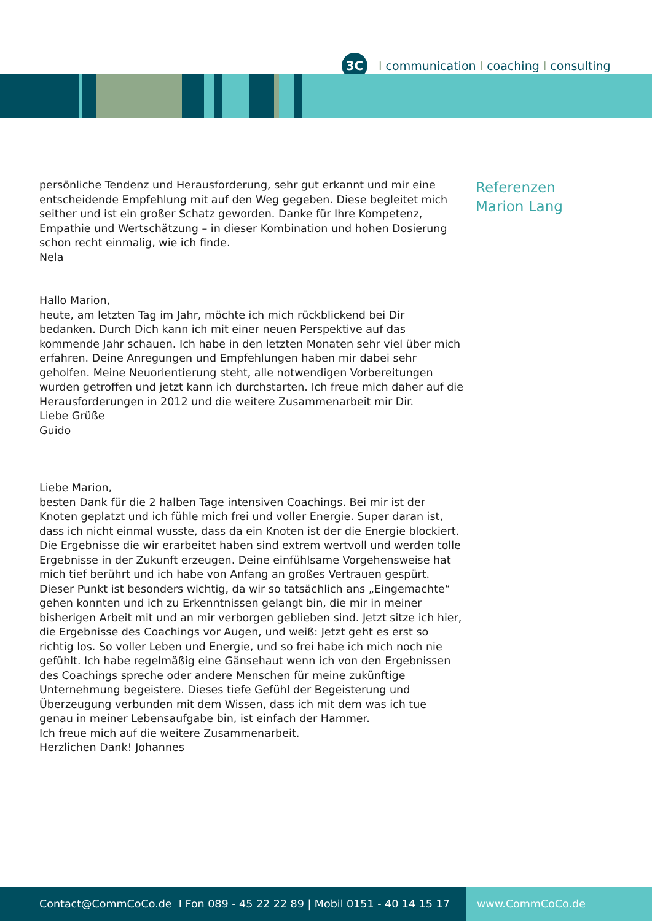3C
Icommunication I coaching I consulting
persönliche Tendenz und Herausforderung, sehr gut erkannt und mir eine entscheidende Empfehlung mit auf den Weg gegeben. Diese begleitet mich seither und ist ein großer Schatz geworden. Danke für Ihre Kompetenz, Empathie und Wertschätzung – in dieser Kombination und hohen Dosierung schon recht einmalig, wie ich finde.
Nela
Hallo Marion,
heute, am letzten Tag im Jahr, möchte ich mich rückblickend bei Dir bedanken. Durch Dich kann ich mit einer neuen Perspektive auf das kommende Jahr schauen. Ich habe in den letzten Monaten sehr viel über mich erfahren. Deine Anregungen und Empfehlungen haben mir dabei sehr geholfen. Meine Neuorientierung steht, alle notwendigen Vorbereitungen wurden getroffen und jetzt kann ich durchstarten. Ich freue mich daher auf die Herausforderungen in 2012 und die weitere Zusammenarbeit mir Dir.
Liebe Grüße
Guido
Liebe Marion,
besten Dank für die 2 halben Tage intensiven Coachings. Bei mir ist der Knoten geplatzt und ich fühle mich frei und voller Energie. Super daran ist, dass ich nicht einmal wusste, dass da ein Knoten ist der die Energie blockiert. Die Ergebnisse die wir erarbeitet haben sind extrem wertvoll und werden tolle Ergebnisse in der Zukunft erzeugen. Deine einfühlsame Vorgehensweise hat mich tief berührt und ich habe von Anfang an großes Vertrauen gespürt. Dieser Punkt ist besonders wichtig, da wir so tatsächlich ans „Eingemachte“ gehen konnten und ich zu Erkenntnissen gelangt bin, die mir in meiner bisherigen Arbeit mit und an mir verborgen geblieben sind. Jetzt sitze ich hier, die Ergebnisse des Coachings vor Augen, und weiß: Jetzt geht es erst so richtig los. So voller Leben und Energie, und so frei habe ich mich noch nie gefühlt. Ich habe regelmäßig eine Gänsehaut wenn ich von den Ergebnissen des Coachings spreche oder andere Menschen für meine zukünftige Unternehmung begeistere. Dieses tiefe Gefühl der Begeisterung und Überzeugung verbunden mit dem Wissen, dass ich mit dem was ich tue genau in meiner Lebensaufgabe bin, ist einfach der Hammer.
Ich freue mich auf die weitere Zusammenarbeit.
Herzlichen Dank! Johannes
Referenzen
Marion Lang
Contact@CommCoCo.de I Fon 089 - 45 22 22 89 | Mobil 0151 - 40 14 15 17 www.CommCoCo.de